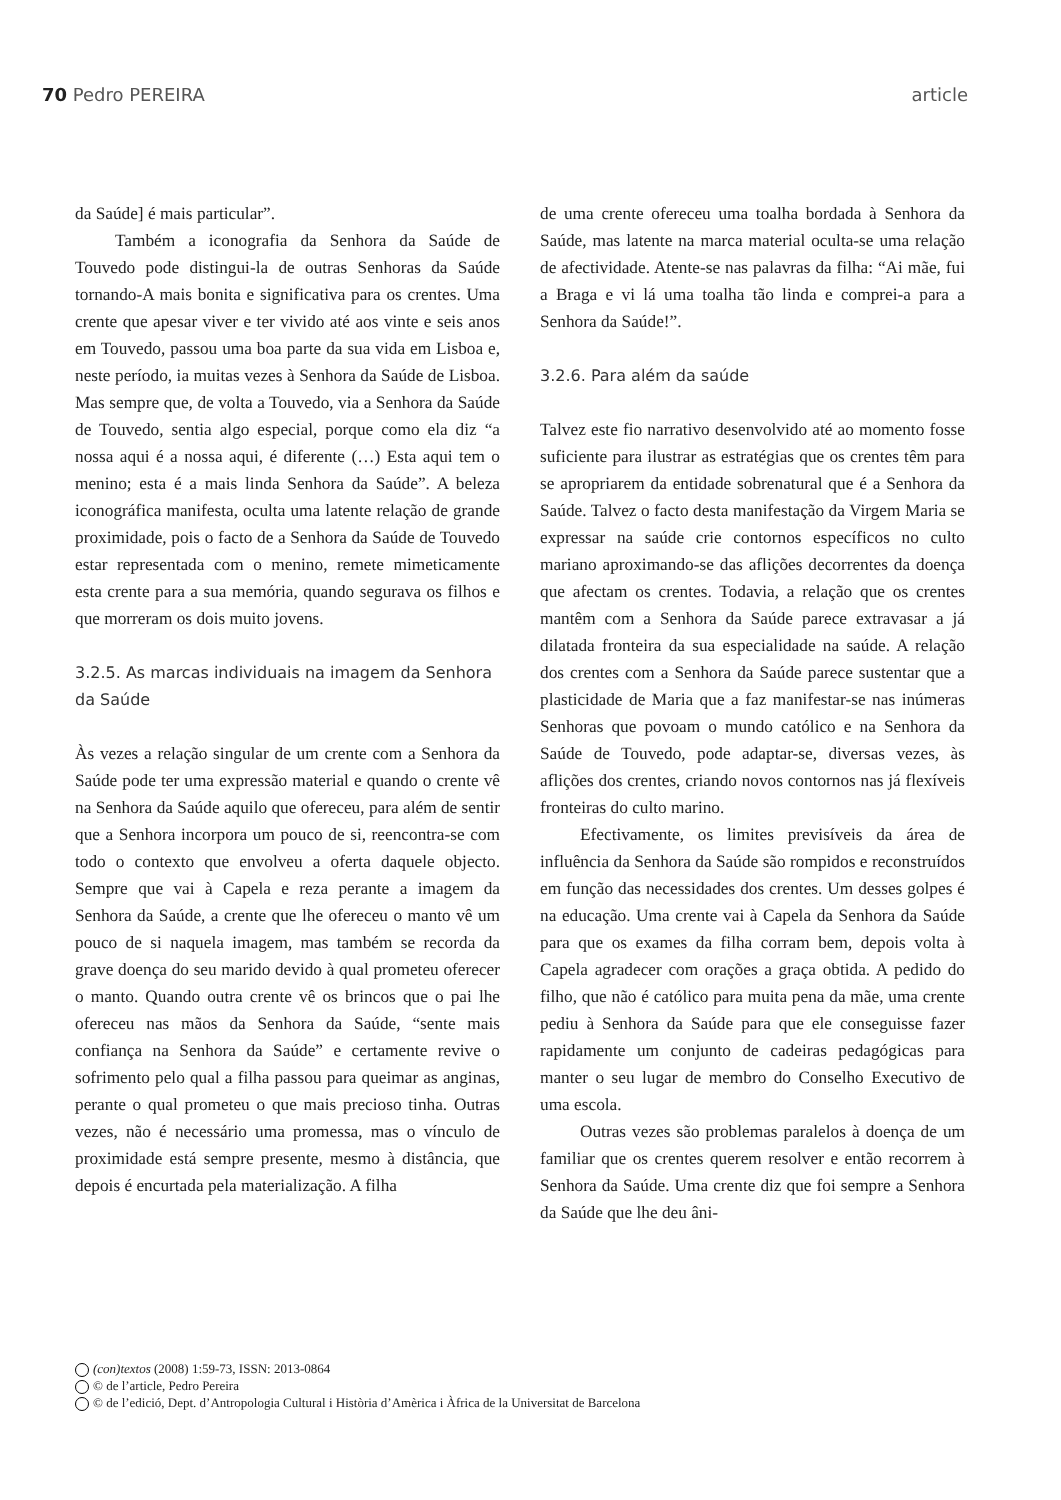70 Pedro PEREIRA article
da Saúde] é mais particular”.
Também a iconografia da Senhora da Saúde de Touvedo pode distingui-la de outras Senhoras da Saúde tornando-A mais bonita e significativa para os crentes. Uma crente que apesar viver e ter vivido até aos vinte e seis anos em Touvedo, passou uma boa parte da sua vida em Lisboa e, neste período, ia muitas vezes à Senhora da Saúde de Lisboa. Mas sempre que, de volta a Touvedo, via a Senhora da Saúde de Touvedo, sentia algo especial, porque como ela diz “a nossa aqui é a nossa aqui, é diferente (…) Esta aqui tem o menino; esta é a mais linda Senhora da Saúde”. A beleza iconográfica manifesta, oculta uma latente relação de grande proximidade, pois o facto de a Senhora da Saúde de Touvedo estar representada com o menino, remete mimeticamente esta crente para a sua memória, quando segurava os filhos e que morreram os dois muito jovens.
3.2.5. As marcas individuais na imagem da Senhora da Saúde
Às vezes a relação singular de um crente com a Senhora da Saúde pode ter uma expressão material e quando o crente vê na Senhora da Saúde aquilo que ofereceu, para além de sentir que a Senhora incorpora um pouco de si, reencontra-se com todo o contexto que envolveu a oferta daquele objecto. Sempre que vai à Capela e reza perante a imagem da Senhora da Saúde, a crente que lhe ofereceu o manto vê um pouco de si naquela imagem, mas também se recorda da grave doença do seu marido devido à qual prometeu oferecer o manto. Quando outra crente vê os brincos que o pai lhe ofereceu nas mãos da Senhora da Saúde, “sente mais confiança na Senhora da Saúde” e certamente revive o sofrimento pelo qual a filha passou para queimar as anginas, perante o qual prometeu o que mais precioso tinha. Outras vezes, não é necessário uma promessa, mas o vínculo de proximidade está sempre presente, mesmo à distância, que depois é encurtada pela materialização. A filha
de uma crente ofereceu uma toalha bordada à Senhora da Saúde, mas latente na marca material oculta-se uma relação de afectividade. Atente-se nas palavras da filha: “Ai mãe, fui a Braga e vi lá uma toalha tão linda e comprei-a para a Senhora da Saúde!”.
3.2.6. Para além da saúde
Talvez este fio narrativo desenvolvido até ao momento fosse suficiente para ilustrar as estratégias que os crentes têm para se apropriarem da entidade sobrenatural que é a Senhora da Saúde. Talvez o facto desta manifestação da Virgem Maria se expressar na saúde crie contornos específicos no culto mariano aproximando-se das aflições decorrentes da doença que afectam os crentes. Todavia, a relação que os crentes mantêm com a Senhora da Saúde parece extravasar a já dilatada fronteira da sua especialidade na saúde. A relação dos crentes com a Senhora da Saúde parece sustentar que a plasticidade de Maria que a faz manifestar-se nas inúmeras Senhoras que povoam o mundo católico e na Senhora da Saúde de Touvedo, pode adaptar-se, diversas vezes, às aflições dos crentes, criando novos contornos nas já flexíveis fronteiras do culto marino.
Efectivamente, os limites previsíveis da área de influência da Senhora da Saúde são rompidos e reconstruídos em função das necessidades dos crentes. Um desses golpes é na educação. Uma crente vai à Capela da Senhora da Saúde para que os exames da filha corram bem, depois volta à Capela agradecer com orações a graça obtida. A pedido do filho, que não é católico para muita pena da mãe, uma crente pediu à Senhora da Saúde para que ele conseguisse fazer rapidamente um conjunto de cadeiras pedagógicas para manter o seu lugar de membro do Conselho Executivo de uma escola.
Outras vezes são problemas paralelos à doença de um familiar que os crentes querem resolver e então recorrem à Senhora da Saúde. Uma crente diz que foi sempre a Senhora da Saúde que lhe deu âni-
(con)textos (2008) 1:59-73, ISSN: 2013-0864
© de l’article, Pedro Pereira
© de l’edició, Dept. d’Antropologia Cultural i Història d’Amèrica i Àfrica de la Universitat de Barcelona